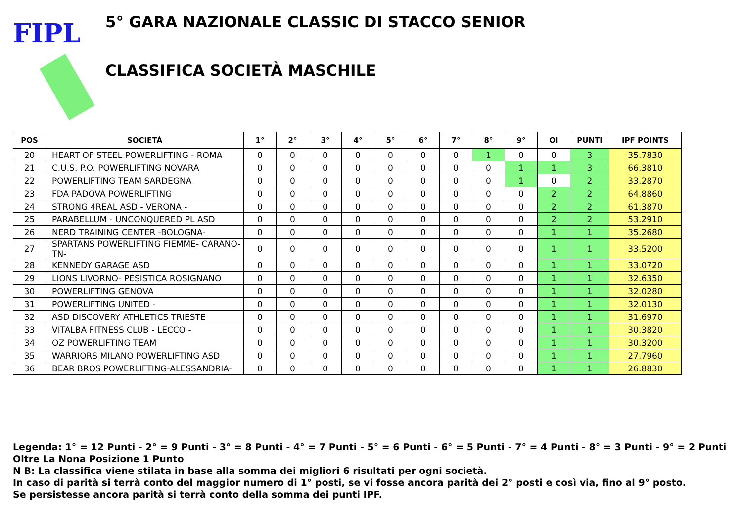FIPL
5° GARA NAZIONALE CLASSIC DI STACCO SENIOR
CLASSIFICA SOCIETÀ MASCHILE
| POS | SOCIETÀ | 1° | 2° | 3° | 4° | 5° | 6° | 7° | 8° | 9° | OI | PUNTI | IPF POINTS |
| --- | --- | --- | --- | --- | --- | --- | --- | --- | --- | --- | --- | --- | --- |
| 20 | HEART OF STEEL POWERLIFTING - ROMA | 0 | 0 | 0 | 0 | 0 | 0 | 0 | 1 | 0 | 0 | 3 | 35.7830 |
| 21 | C.U.S. P.O. POWERLIFTING NOVARA | 0 | 0 | 0 | 0 | 0 | 0 | 0 | 0 | 1 | 1 | 3 | 66.3810 |
| 22 | POWERLIFTING TEAM SARDEGNA | 0 | 0 | 0 | 0 | 0 | 0 | 0 | 0 | 1 | 0 | 2 | 33.2870 |
| 23 | FDA PADOVA POWERLIFTING | 0 | 0 | 0 | 0 | 0 | 0 | 0 | 0 | 0 | 2 | 2 | 64.8860 |
| 24 | STRONG 4REAL ASD - VERONA - | 0 | 0 | 0 | 0 | 0 | 0 | 0 | 0 | 0 | 2 | 2 | 61.3870 |
| 25 | PARABELLUM - UNCONQUERED PL ASD | 0 | 0 | 0 | 0 | 0 | 0 | 0 | 0 | 0 | 2 | 2 | 53.2910 |
| 26 | NERD TRAINING CENTER -BOLOGNA- | 0 | 0 | 0 | 0 | 0 | 0 | 0 | 0 | 0 | 1 | 1 | 35.2680 |
| 27 | SPARTANS POWERLIFTING FIEMME- CARANO-TN- | 0 | 0 | 0 | 0 | 0 | 0 | 0 | 0 | 0 | 1 | 1 | 33.5200 |
| 28 | KENNEDY GARAGE ASD | 0 | 0 | 0 | 0 | 0 | 0 | 0 | 0 | 0 | 1 | 1 | 33.0720 |
| 29 | LIONS LIVORNO- PESISTICA ROSIGNANO | 0 | 0 | 0 | 0 | 0 | 0 | 0 | 0 | 0 | 1 | 1 | 32.6350 |
| 30 | POWERLIFTING GENOVA | 0 | 0 | 0 | 0 | 0 | 0 | 0 | 0 | 0 | 1 | 1 | 32.0280 |
| 31 | POWERLIFTING UNITED - | 0 | 0 | 0 | 0 | 0 | 0 | 0 | 0 | 0 | 1 | 1 | 32.0130 |
| 32 | ASD DISCOVERY ATHLETICS TRIESTE | 0 | 0 | 0 | 0 | 0 | 0 | 0 | 0 | 0 | 1 | 1 | 31.6970 |
| 33 | VITALBA FITNESS CLUB - LECCO - | 0 | 0 | 0 | 0 | 0 | 0 | 0 | 0 | 0 | 1 | 1 | 30.3820 |
| 34 | OZ POWERLIFTING TEAM | 0 | 0 | 0 | 0 | 0 | 0 | 0 | 0 | 0 | 1 | 1 | 30.3200 |
| 35 | WARRIORS MILANO POWERLIFTING ASD | 0 | 0 | 0 | 0 | 0 | 0 | 0 | 0 | 0 | 1 | 1 | 27.7960 |
| 36 | BEAR BROS POWERLIFTING-ALESSANDRIA- | 0 | 0 | 0 | 0 | 0 | 0 | 0 | 0 | 0 | 1 | 1 | 26.8830 |
Legenda: 1° = 12 Punti - 2° = 9 Punti - 3° = 8 Punti - 4° = 7 Punti - 5° = 6 Punti - 6° = 5 Punti - 7° = 4 Punti - 8° = 3 Punti - 9° = 2 Punti
Oltre La Nona Posizione 1 Punto
N B: La classifica viene stilata in base alla somma dei migliori 6 risultati per ogni società.
In caso di parità si terrà conto del maggior numero di 1° posti, se vi fosse ancora parità dei 2° posti e così via, fino al 9° posto.
Se persistesse ancora parità si terrà conto della somma dei punti IPF.